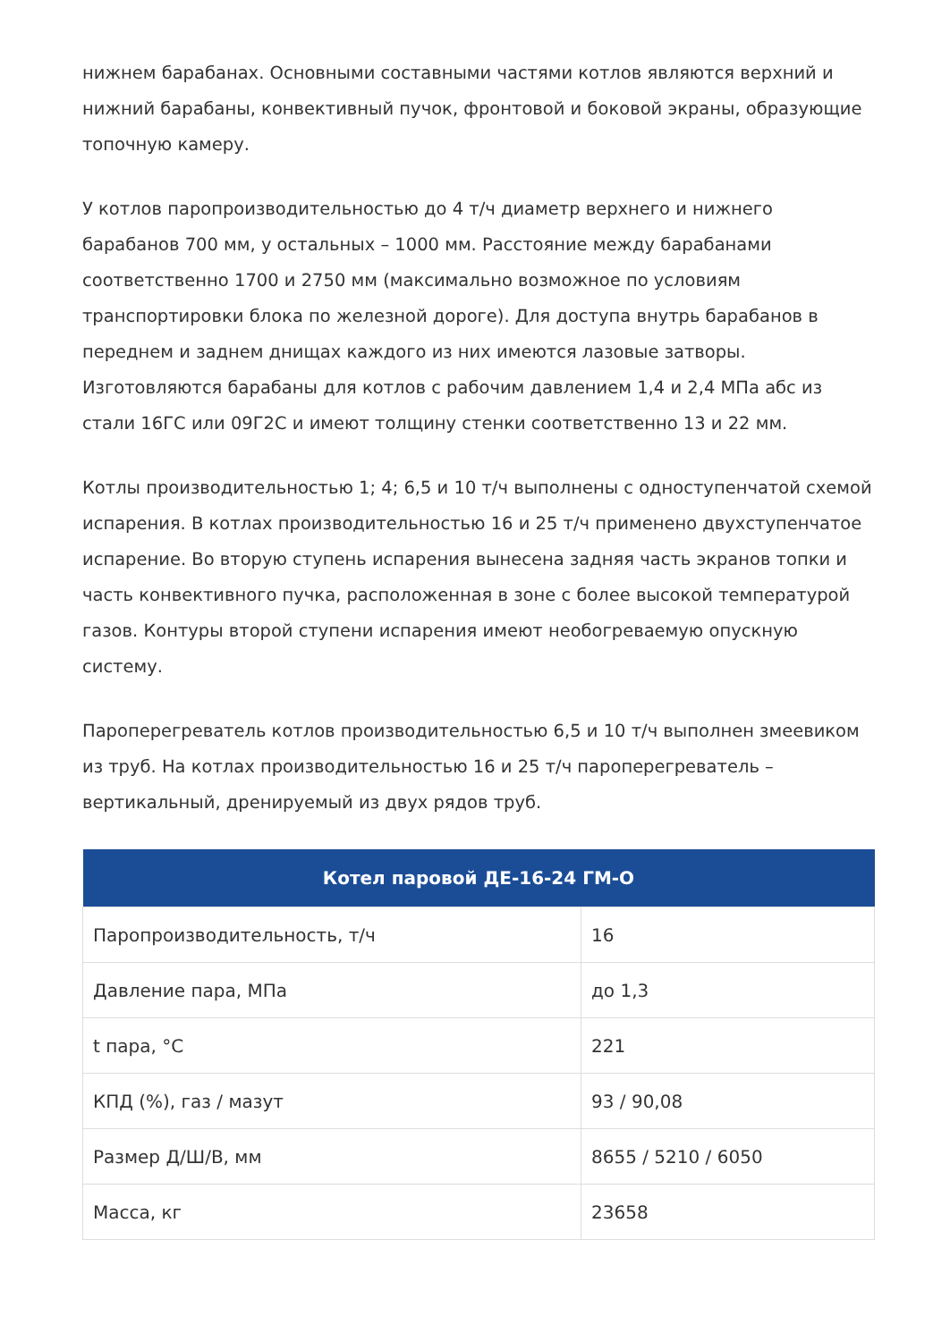нижнем барабанах. Основными составными частями котлов являются верхний и нижний барабаны, конвективный пучок, фронтовой и боковой экраны, образующие топочную камеру.
У котлов паропроизводительностью до 4 т/ч диаметр верхнего и нижнего барабанов 700 мм, у остальных – 1000 мм. Расстояние между барабанами соответственно 1700 и 2750 мм (максимально возможное по условиям транспортировки блока по железной дороге). Для доступа внутрь барабанов в переднем и заднем днищах каждого из них имеются лазовые затворы. Изготовляются барабаны для котлов с рабочим давлением 1,4 и 2,4 МПа абс из стали 16ГС или 09Г2С и имеют толщину стенки соответственно 13 и 22 мм.
Котлы производительностью 1; 4; 6,5 и 10 т/ч выполнены с одноступенчатой схемой испарения. В котлах производительностью 16 и 25 т/ч применено двухступенчатое испарение. Во вторую ступень испарения вынесена задняя часть экранов топки и часть конвективного пучка, расположенная в зоне с более высокой температурой газов. Контуры второй ступени испарения имеют необогреваемую опускную систему.
Пароперегреватель котлов производительностью 6,5 и 10 т/ч выполнен змеевиком из труб. На котлах производительностью 16 и 25 т/ч пароперегреватель – вертикальный, дренируемый из двух рядов труб.
| Котел паровой ДЕ-16-24 ГМ-О | |
| --- | --- |
| Паропроизводительность, т/ч | 16 |
| Давление пара, МПа | до 1,3 |
| t пара, °С | 221 |
| КПД (%), газ / мазут | 93 / 90,08 |
| Размер Д/Ш/В, мм | 8655 / 5210 / 6050 |
| Масса, кг | 23658 |